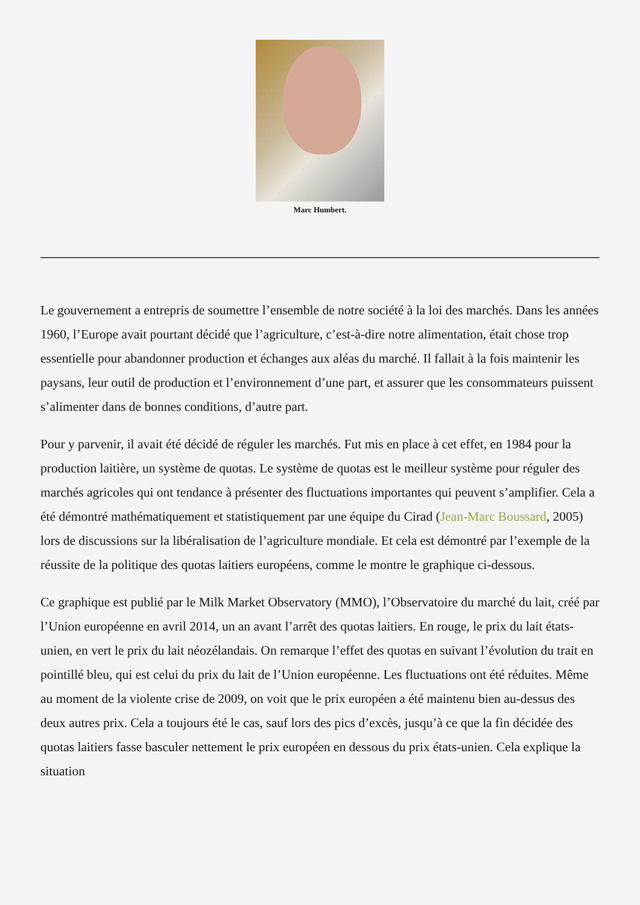Marc Humbert.
Le gouvernement a entrepris de soumettre l’ensemble de notre société à la loi des marchés. Dans les années 1960, l’Europe avait pourtant décidé que l’agriculture, c’est-à-dire notre alimentation, était chose trop essentielle pour abandonner production et échanges aux aléas du marché. Il fallait à la fois maintenir les paysans, leur outil de production et l’environnement d’une part, et assurer que les consommateurs puissent s’alimenter dans de bonnes conditions, d’autre part.
Pour y parvenir, il avait été décidé de réguler les marchés. Fut mis en place à cet effet, en 1984 pour la production laitière, un système de quotas. Le système de quotas est le meilleur système pour réguler des marchés agricoles qui ont tendance à présenter des fluctuations importantes qui peuvent s’amplifier. Cela a été démontré mathématiquement et statistiquement par une équipe du Cirad (Jean-Marc Boussard, 2005) lors de discussions sur la libéralisation de l’agriculture mondiale. Et cela est démontré par l’exemple de la réussite de la politique des quotas laitiers européens, comme le montre le graphique ci-dessous.
Ce graphique est publié par le Milk Market Observatory (MMO), l’Observatoire du marché du lait, créé par l’Union européenne en avril 2014, un an avant l’arrêt des quotas laitiers. En rouge, le prix du lait états-unien, en vert le prix du lait néozélandais. On remarque l’effet des quotas en suivant l’évolution du trait en pointillé bleu, qui est celui du prix du lait de l’Union européenne. Les fluctuations ont été réduites. Même au moment de la violente crise de 2009, on voit que le prix européen a été maintenu bien au-dessus des deux autres prix. Cela a toujours été le cas, sauf lors des pics d’excès, jusqu’à ce que la fin décidée des quotas laitiers fasse basculer nettement le prix européen en dessous du prix états-unien. Cela explique la situation